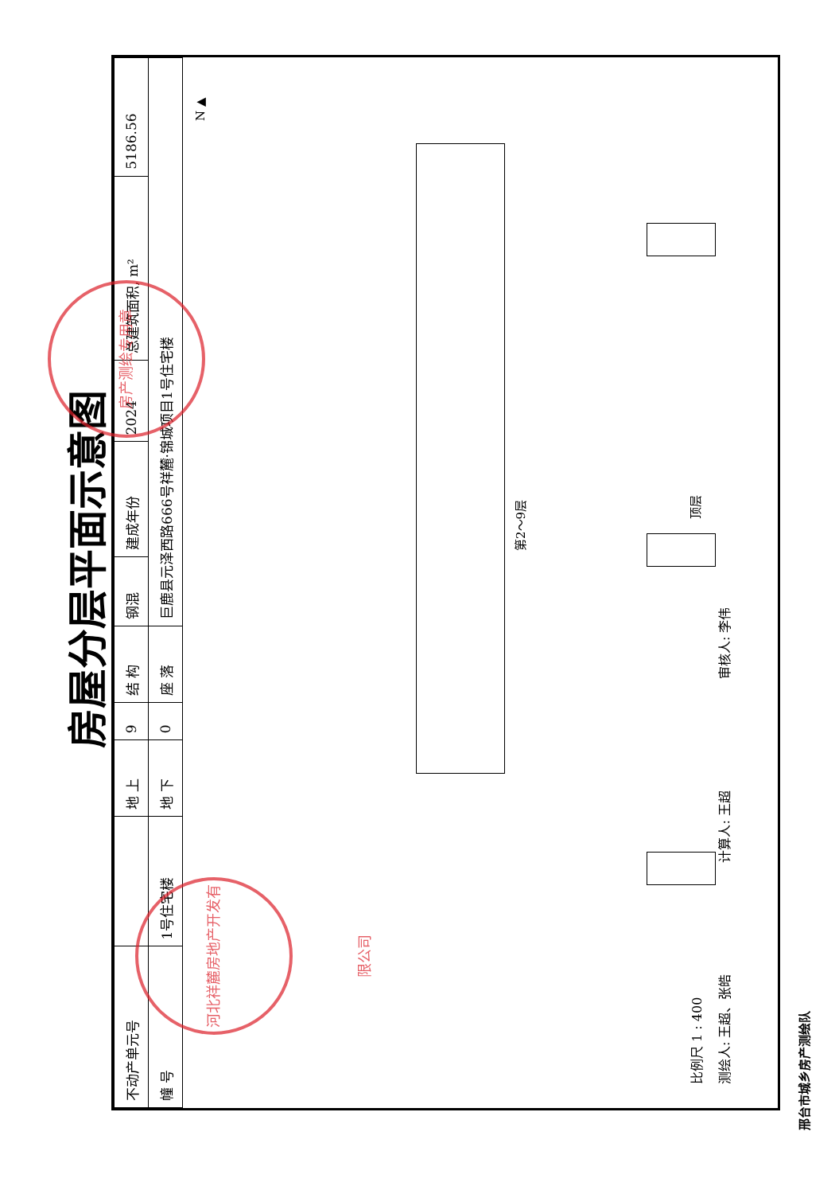房屋分层平面示意图
| 不动产单元号 | | 地 上 | 9 | 结 构 | 钢混 | 建成年份 | 2024 | 总建筑面积, m² | 5186.56 |
| 幢 号 | 1号住宅楼 | 地 下 | 0 | 座 落 | 巨鹿县元泽西路666号祥麓·锦城项目1号住宅楼 | | | | |
N ▲
第2～9层
顶层
比例尺 1 : 400
测绘人: 王超、张皓 计算人: 王超 审核人: 李伟
邢台市城乡房产测绘队
河北祥麓房地产开发有限公司
房产测绘专用章